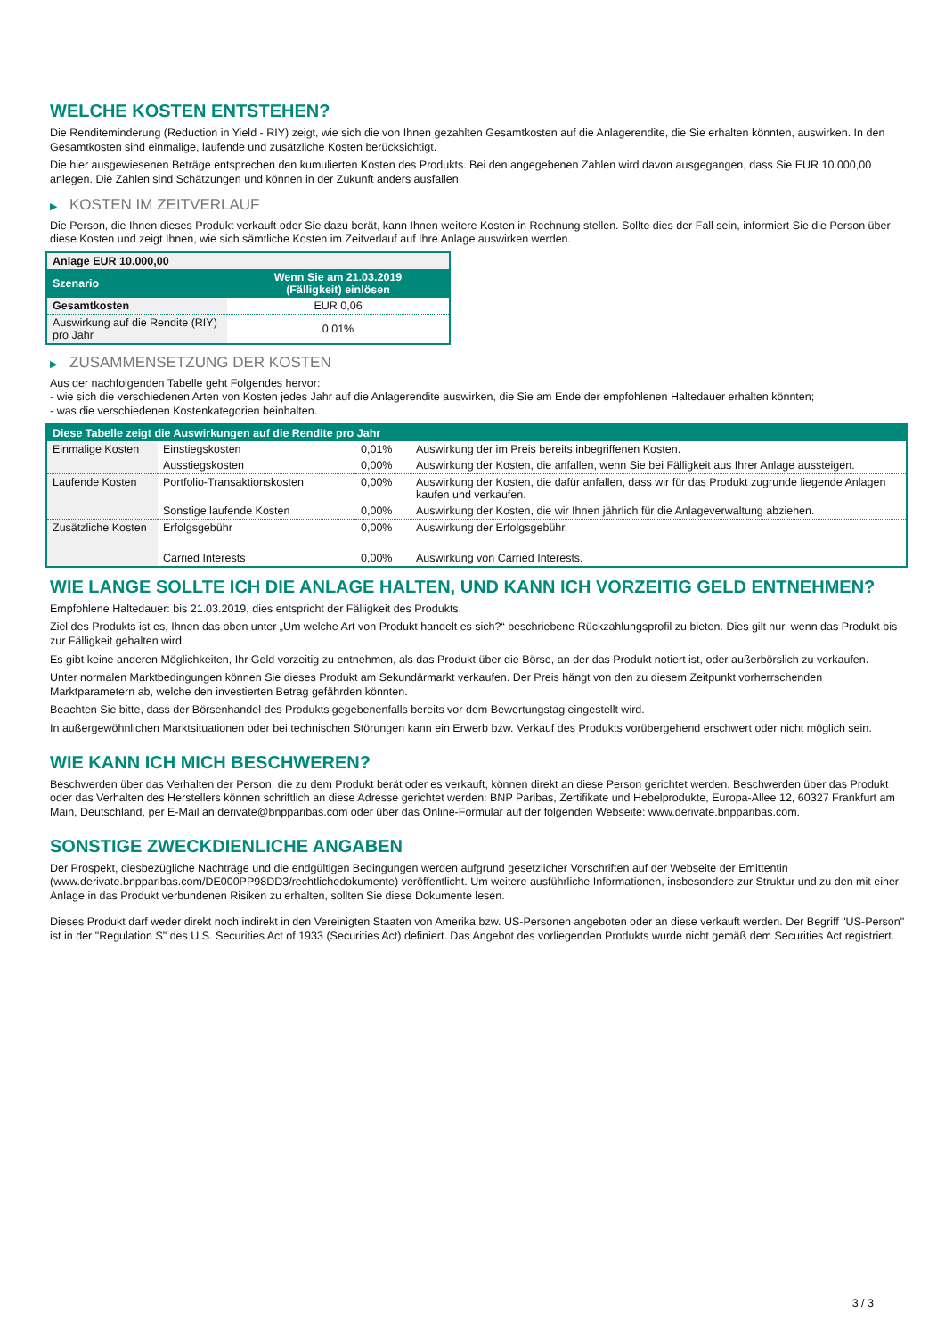WELCHE KOSTEN ENTSTEHEN?
Die Renditeminderung (Reduction in Yield - RIY) zeigt, wie sich die von Ihnen gezahlten Gesamtkosten auf die Anlagerendite, die Sie erhalten könnten, auswirken. In den Gesamtkosten sind einmalige, laufende und zusätzliche Kosten berücksichtigt.
Die hier ausgewiesenen Beträge entsprechen den kumulierten Kosten des Produkts. Bei den angegebenen Zahlen wird davon ausgegangen, dass Sie EUR 10.000,00 anlegen. Die Zahlen sind Schätzungen und können in der Zukunft anders ausfallen.
▶ KOSTEN IM ZEITVERLAUF
Die Person, die Ihnen dieses Produkt verkauft oder Sie dazu berät, kann Ihnen weitere Kosten in Rechnung stellen. Sollte dies der Fall sein, informiert Sie die Person über diese Kosten und zeigt Ihnen, wie sich sämtliche Kosten im Zeitverlauf auf Ihre Anlage auswirken werden.
| Anlage EUR 10.000,00 | |
| --- | --- |
| Szenario | Wenn Sie am 21.03.2019 (Fälligkeit) einlösen |
| Gesamtkosten | EUR 0,06 |
| Auswirkung auf die Rendite (RIY) pro Jahr | 0,01% |
▶ ZUSAMMENSETZUNG DER KOSTEN
Aus der nachfolgenden Tabelle geht Folgendes hervor:
- wie sich die verschiedenen Arten von Kosten jedes Jahr auf die Anlagerendite auswirken, die Sie am Ende der empfohlenen Haltedauer erhalten könnten;
- was die verschiedenen Kostenkategorien beinhalten.
| Diese Tabelle zeigt die Auswirkungen auf die Rendite pro Jahr | | | |
| --- | --- | --- | --- |
| Einmalige Kosten | Einstiegskosten | 0,01% | Auswirkung der im Preis bereits inbegriffenen Kosten. |
| | Ausstiegskosten | 0,00% | Auswirkung der Kosten, die anfallen, wenn Sie bei Fälligkeit aus Ihrer Anlage aussteigen. |
| Laufende Kosten | Portfolio-Transaktionskosten | 0,00% | Auswirkung der Kosten, die dafür anfallen, dass wir für das Produkt zugrunde liegende Anlagen kaufen und verkaufen. |
| | Sonstige laufende Kosten | 0,00% | Auswirkung der Kosten, die wir Ihnen jährlich für die Anlageverwaltung abziehen. |
| Zusätzliche Kosten | Erfolgsgebühr | 0,00% | Auswirkung der Erfolgsgebühr. |
| | Carried Interests | 0,00% | Auswirkung von Carried Interests. |
WIE LANGE SOLLTE ICH DIE ANLAGE HALTEN, UND KANN ICH VORZEITIG GELD ENTNEHMEN?
Empfohlene Haltedauer: bis 21.03.2019, dies entspricht der Fälligkeit des Produkts.
Ziel des Produkts ist es, Ihnen das oben unter „Um welche Art von Produkt handelt es sich?“ beschriebene Rückzahlungsprofil zu bieten. Dies gilt nur, wenn das Produkt bis zur Fälligkeit gehalten wird.
Es gibt keine anderen Möglichkeiten, Ihr Geld vorzeitig zu entnehmen, als das Produkt über die Börse, an der das Produkt notiert ist, oder außerbörslich zu verkaufen.
Unter normalen Marktbedingungen können Sie dieses Produkt am Sekundärmarkt verkaufen. Der Preis hängt von den zu diesem Zeitpunkt vorherrschenden Marktparametern ab, welche den investierten Betrag gefährden könnten.
Beachten Sie bitte, dass der Börsenhandel des Produkts gegebenenfalls bereits vor dem Bewertungstag eingestellt wird.
In außergewöhnlichen Marktsituationen oder bei technischen Störungen kann ein Erwerb bzw. Verkauf des Produkts vorübergehend erschwert oder nicht möglich sein.
WIE KANN ICH MICH BESCHWEREN?
Beschwerden über das Verhalten der Person, die zu dem Produkt berät oder es verkauft, können direkt an diese Person gerichtet werden. Beschwerden über das Produkt oder das Verhalten des Herstellers können schriftlich an diese Adresse gerichtet werden: BNP Paribas, Zertifikate und Hebelprodukte, Europa-Allee 12, 60327 Frankfurt am Main, Deutschland, per E-Mail an derivate@bnpparibas.com oder über das Online-Formular auf der folgenden Webseite: www.derivate.bnpparibas.com.
SONSTIGE ZWECKDIENLICHE ANGABEN
Der Prospekt, diesbezügliche Nachträge und die endgültigen Bedingungen werden aufgrund gesetzlicher Vorschriften auf der Webseite der Emittentin (www.derivate.bnpparibas.com/DE000PP98DD3/rechtlichedokumente) veröffentlicht. Um weitere ausführliche Informationen, insbesondere zur Struktur und zu den mit einer Anlage in das Produkt verbundenen Risiken zu erhalten, sollten Sie diese Dokumente lesen.
Dieses Produkt darf weder direkt noch indirekt in den Vereinigten Staaten von Amerika bzw. US-Personen angeboten oder an diese verkauft werden. Der Begriff "US-Person" ist in der "Regulation S" des U.S. Securities Act of 1933 (Securities Act) definiert. Das Angebot des vorliegenden Produkts wurde nicht gemäß dem Securities Act registriert.
3 / 3